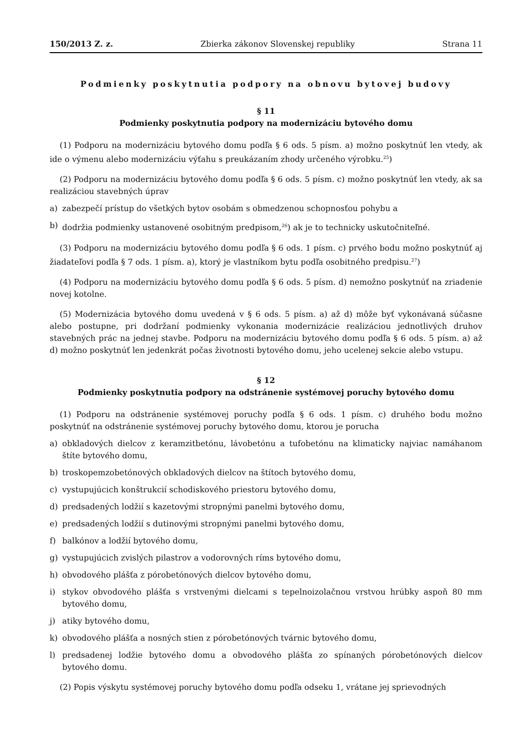150/2013 Z. z. Zbierka zákonov Slovenskej republiky Strana 11
Podmienky poskytnutia podpory na obnovu bytovej budovy
§ 11
Podmienky poskytnutia podpory na modernizáciu bytového domu
(1) Podporu na modernizáciu bytového domu podľa § 6 ods. 5 písm. a) možno poskytnúť len vtedy, ak ide o výmenu alebo modernizáciu výťahu s preukázaním zhody určeného výrobku.<sup>25</sup>)
(2) Podporu na modernizáciu bytového domu podľa § 6 ods. 5 písm. c) možno poskytnúť len vtedy, ak sa realizáciou stavebných úprav
a) zabezpečí prístup do všetkých bytov osobám s obmedzenou schopnosťou pohybu a
b) dodržia podmienky ustanovené osobitným predpisom,<sup>26</sup>) ak je to technicky uskutočniteľné.
(3) Podporu na modernizáciu bytového domu podľa § 6 ods. 1 písm. c) prvého bodu možno poskytnúť aj žiadateľovi podľa § 7 ods. 1 písm. a), ktorý je vlastníkom bytu podľa osobitného predpisu.<sup>27</sup>)
(4) Podporu na modernizáciu bytového domu podľa § 6 ods. 5 písm. d) nemožno poskytnúť na zriadenie novej kotolne.
(5) Modernizácia bytového domu uvedená v § 6 ods. 5 písm. a) až d) môže byť vykonávaná súčasne alebo postupne, pri dodržaní podmienky vykonania modernizácie realizáciou jednotlivých druhov stavebných prác na jednej stavbe. Podporu na modernizáciu bytového domu podľa § 6 ods. 5 písm. a) až d) možno poskytnúť len jedenkrát počas životnosti bytového domu, jeho ucelenej sekcie alebo vstupu.
§ 12
Podmienky poskytnutia podpory na odstránenie systémovej poruchy bytového domu
(1) Podporu na odstránenie systémovej poruchy podľa § 6 ods. 1 písm. c) druhého bodu možno poskytnúť na odstránenie systémovej poruchy bytového domu, ktorou je porucha
a) obkladových dielcov z keramzitbetónu, lávobetónu a tufobetónu na klimaticky najviac namáhanom štíte bytového domu,
b) troskopemzobetónových obkladových dielcov na štítoch bytového domu,
c) vystupujúcich konštrukcií schodiskového priestoru bytového domu,
d) predsadených lodžií s kazetovými stropnými panelmi bytového domu,
e) predsadených lodžií s dutinovými stropnými panelmi bytového domu,
f) balkónov a lodžií bytového domu,
g) vystupujúcich zvislých pilastrov a vodorovných ríms bytového domu,
h) obvodového plášťa z pórobetónových dielcov bytového domu,
i) stykov obvodového plášťa s vrstvenými dielcami s tepelnoizolačnou vrstvou hrúbky aspoň 80 mm bytového domu,
j) atiky bytového domu,
k) obvodového plášťa a nosných stien z pórobetónových tvárnic bytového domu,
l) predsadenej lodžie bytového domu a obvodového plášťa zo spínaných pórobetónových dielcov bytového domu.
(2) Popis výskytu systémovej poruchy bytového domu podľa odseku 1, vrátane jej sprievodných